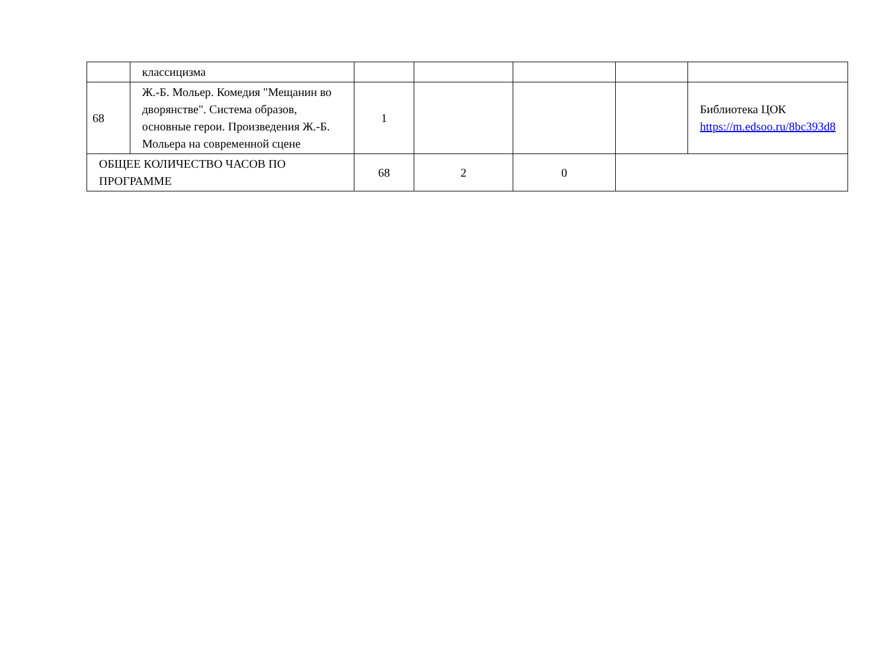| | классицизма | | | | | |
| 68 | Ж.-Б. Мольер. Комедия "Мещанин во дворянстве". Система образов, основные герои. Произведения Ж.-Б. Мольера на современной сцене | 1 | | | | Библиотека ЦОК https://m.edsoo.ru/8bc393d8 |
| ОБЩЕЕ КОЛИЧЕСТВО ЧАСОВ ПО ПРОГРАММЕ | | 68 | 2 | 0 | | |